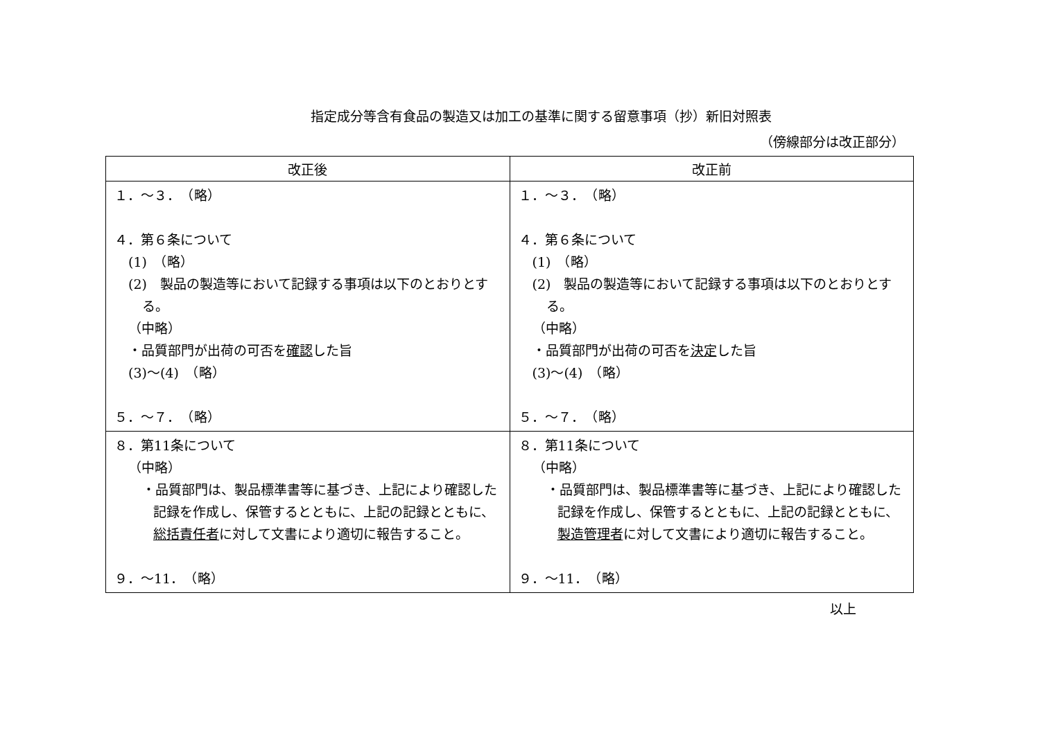指定成分等含有食品の製造又は加工の基準に関する留意事項（抄）新旧対照表
（傍線部分は改正部分）
| 改正後 | 改正前 |
| --- | --- |
| １．～３． （略） ４．第６条について (1) （略） (2) 製品の製造等において記録する事項は以下のとおりとする。 （中略） ・品質部門が出荷の可否を 確認 した旨 (3)～(4) （略） ５．～７． （略） | １．～３． （略） ４．第６条について (1) （略） (2) 製品の製造等において記録する事項は以下のとおりとする。 （中略） ・品質部門が出荷の可否を 決定 した旨 (3)～(4) （略） ５．～７． （略） |
| ８．第11条について （中略） ・品質部門は、製品標準書等に基づき、上記により確認した記録を作成し、保管するとともに、上記の記録とともに、 総括責任者 に対して文書により適切に報告すること。 ９．～11． （略） | ８．第11条について （中略） ・品質部門は、製品標準書等に基づき、上記により確認した記録を作成し、保管するとともに、上記の記録とともに、 製造管理者 に対して文書により適切に報告すること。 ９．～11． （略） |
以上